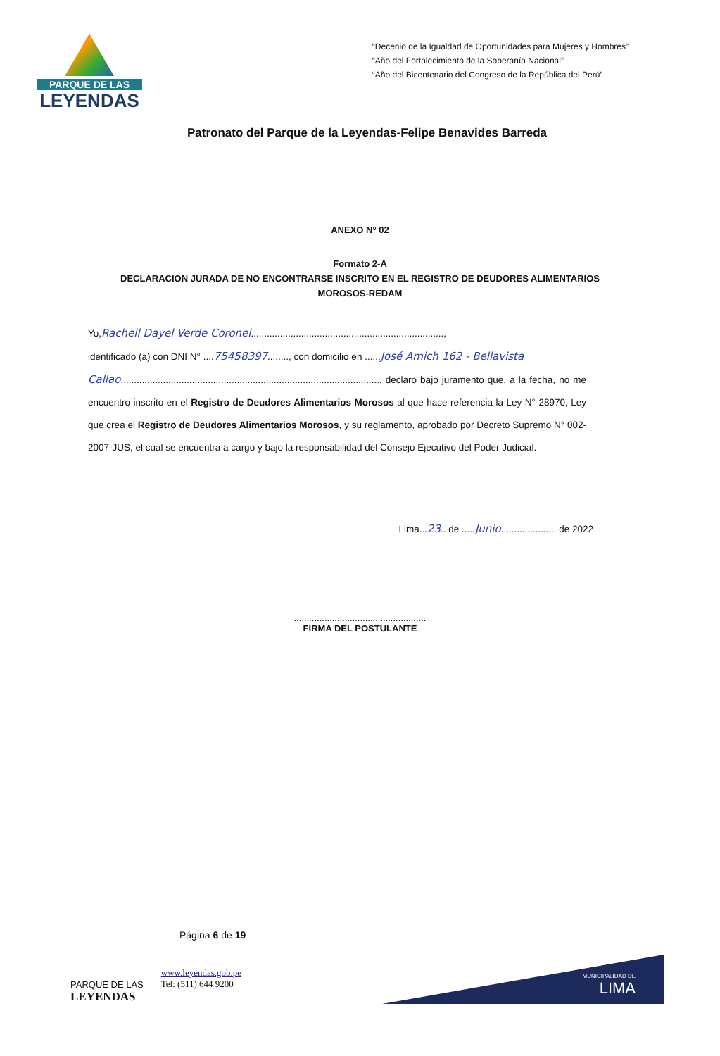PARQUE DE LAS
LEYENDAS
“Decenio de la Igualdad de Oportunidades para Mujeres y Hombres”
“Año del Fortalecimiento de la Soberanía Nacional”
“Año del Bicentenario del Congreso de la República del Perú”
Patronato del Parque de la Leyendas-Felipe Benavides Barreda
ANEXO N° 02
Formato 2-A
DECLARACION JURADA DE NO ENCONTRARSE INSCRITO EN EL REGISTRO DE DEUDORES ALIMENTARIOS
MOROSOS-REDAM
Yo,Rachell Dayel Verde Coronel.........................................................................,
identificado (a) con DNI N° ....75458397........, con domicilio en ......José Amich 162 - Bellavista
Callao.................................................................................................., declaro bajo juramento que, a la fecha, no me encuentro inscrito en el Registro de Deudores Alimentarios Morosos al que hace referencia la Ley N° 28970, Ley que crea el Registro de Deudores Alimentarios Morosos, y su reglamento, aprobado por Decreto Supremo N° 002-2007-JUS, el cual se encuentra a cargo y bajo la responsabilidad del Consejo Ejecutivo del Poder Judicial.
Lima...23.. de .....Junio..................... de 2022
....................................................
FIRMA DEL POSTULANTE
Página 6 de 19
PARQUE DE LAS
LEYENDAS
www.leyendas.gob.pe
Tel: (511) 644 9200
MUNICIPALIDAD DE
LIMA